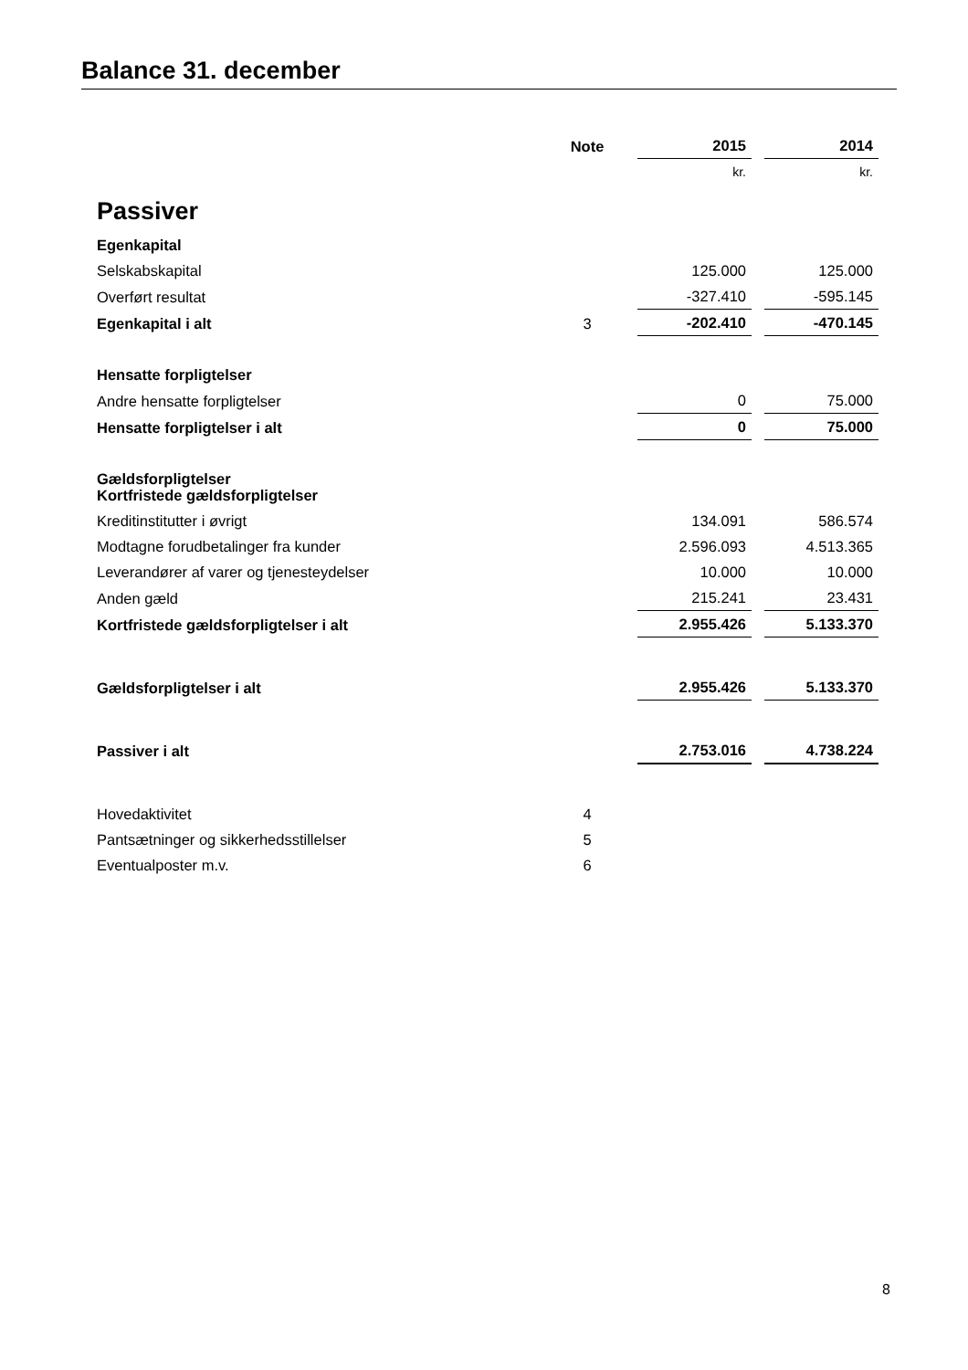Balance 31. december
| | Note | 2015 | 2014 |
| --- | --- | --- | --- |
| | | kr. | kr. |
| Passiver | | | |
| Egenkapital | | | |
| Selskabskapital | | 125.000 | 125.000 |
| Overført resultat | | -327.410 | -595.145 |
| Egenkapital i alt | 3 | -202.410 | -470.145 |
| Hensatte forpligtelser | | | |
| Andre hensatte forpligtelser | | 0 | 75.000 |
| Hensatte forpligtelser i alt | | 0 | 75.000 |
| Gældsforpligtelser Kortfristede gældsforpligtelser | | | |
| Kreditinstitutter i øvrigt | | 134.091 | 586.574 |
| Modtagne forudbetalinger fra kunder | | 2.596.093 | 4.513.365 |
| Leverandører af varer og tjenesteydelser | | 10.000 | 10.000 |
| Anden gæld | | 215.241 | 23.431 |
| Kortfristede gældsforpligtelser i alt | | 2.955.426 | 5.133.370 |
| Gældsforpligtelser i alt | | 2.955.426 | 5.133.370 |
| Passiver i alt | | 2.753.016 | 4.738.224 |
| Hovedaktivitet | 4 | | |
| Pantsætninger og sikkerhedsstillelser | 5 | | |
| Eventualposter m.v. | 6 | | |
8